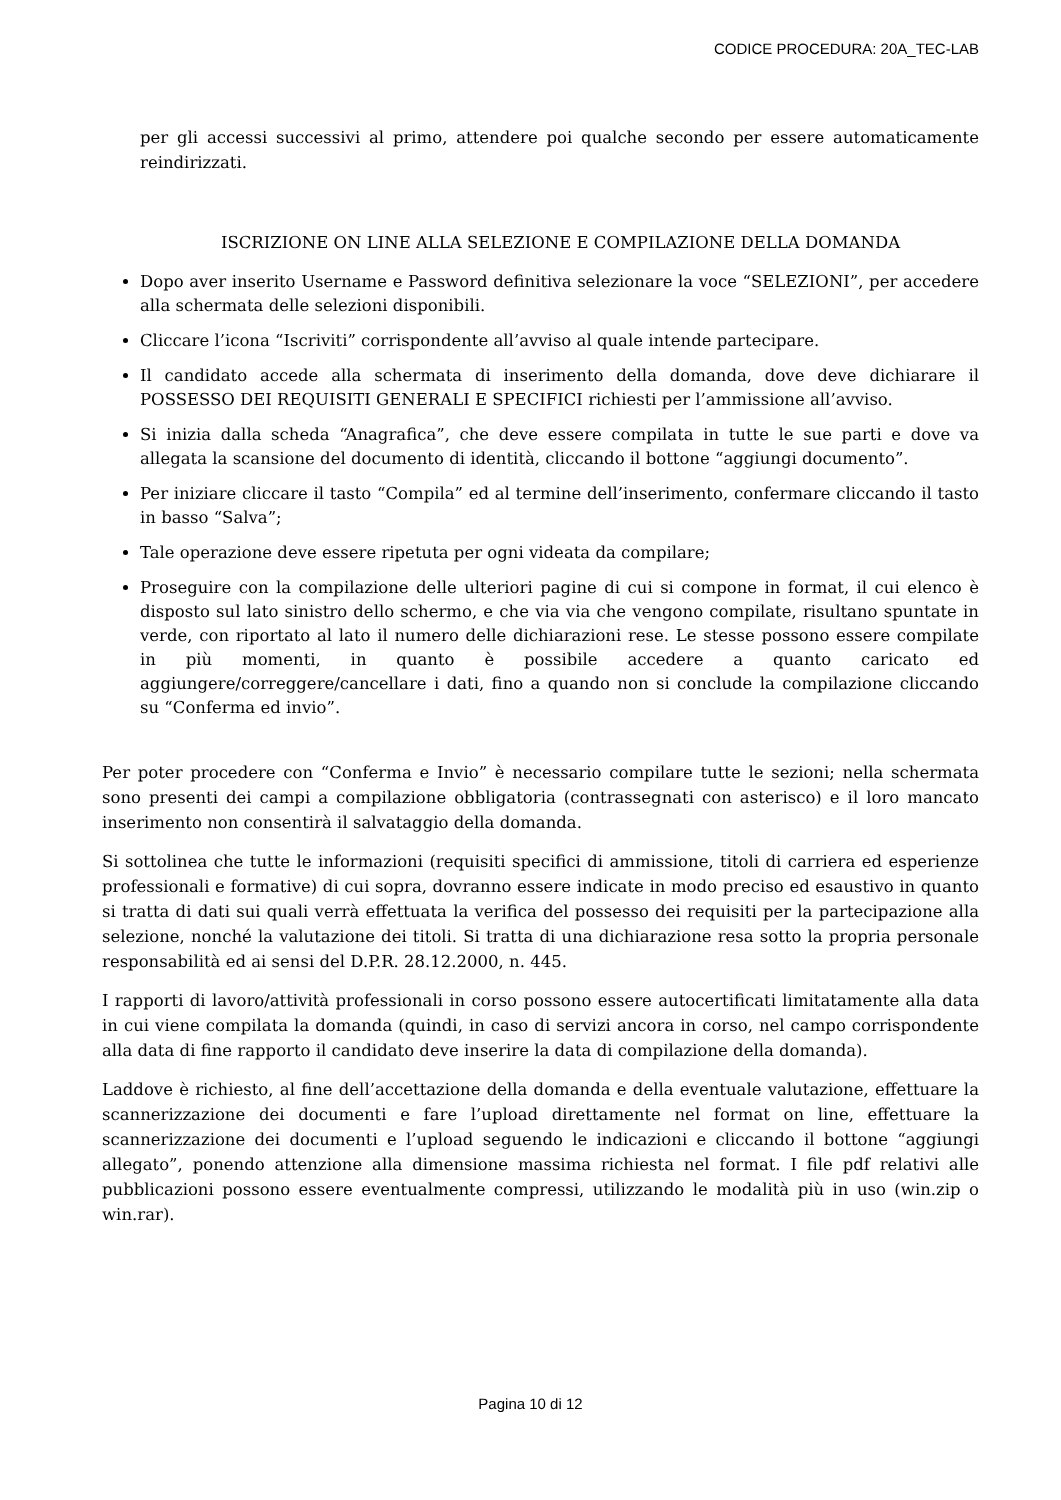CODICE PROCEDURA: 20A_TEC-LAB
per gli accessi successivi al primo, attendere poi qualche secondo per essere automaticamente reindirizzati.
ISCRIZIONE ON LINE ALLA SELEZIONE E COMPILAZIONE DELLA DOMANDA
Dopo aver inserito Username e Password definitiva selezionare la voce “SELEZIONI”, per accedere alla schermata delle selezioni disponibili.
Cliccare l’icona “Iscriviti” corrispondente all’avviso al quale intende partecipare.
Il candidato accede alla schermata di inserimento della domanda, dove deve dichiarare il POSSESSO DEI REQUISITI GENERALI E SPECIFICI richiesti per l’ammissione all’avviso.
Si inizia dalla scheda “Anagrafica”, che deve essere compilata in tutte le sue parti e dove va allegata la scansione del documento di identità, cliccando il bottone “aggiungi documento”.
Per iniziare cliccare il tasto “Compila” ed al termine dell’inserimento, confermare cliccando il tasto in basso “Salva”;
Tale operazione deve essere ripetuta per ogni videata da compilare;
Proseguire con la compilazione delle ulteriori pagine di cui si compone in format, il cui elenco è disposto sul lato sinistro dello schermo, e che via via che vengono compilate, risultano spuntate in verde, con riportato al lato il numero delle dichiarazioni rese. Le stesse possono essere compilate in più momenti, in quanto è possibile accedere a quanto caricato ed aggiungere/correggere/cancellare i dati, fino a quando non si conclude la compilazione cliccando su “Conferma ed invio”.
Per poter procedere con “Conferma e Invio” è necessario compilare tutte le sezioni; nella schermata sono presenti dei campi a compilazione obbligatoria (contrassegnati con asterisco) e il loro mancato inserimento non consentirà il salvataggio della domanda.
Si sottolinea che tutte le informazioni (requisiti specifici di ammissione, titoli di carriera ed esperienze professionali e formative) di cui sopra, dovranno essere indicate in modo preciso ed esaustivo in quanto si tratta di dati sui quali verrà effettuata la verifica del possesso dei requisiti per la partecipazione alla selezione, nonché la valutazione dei titoli. Si tratta di una dichiarazione resa sotto la propria personale responsabilità ed ai sensi del D.P.R. 28.12.2000, n. 445.
I rapporti di lavoro/attività professionali in corso possono essere autocertificati limitatamente alla data in cui viene compilata la domanda (quindi, in caso di servizi ancora in corso, nel campo corrispondente alla data di fine rapporto il candidato deve inserire la data di compilazione della domanda).
Laddove è richiesto, al fine dell’accettazione della domanda e della eventuale valutazione, effettuare la scannerizzazione dei documenti e fare l’upload direttamente nel format on line, effettuare la scannerizzazione dei documenti e l’upload seguendo le indicazioni e cliccando il bottone “aggiungi allegato”, ponendo attenzione alla dimensione massima richiesta nel format. I file pdf relativi alle pubblicazioni possono essere eventualmente compressi, utilizzando le modalità più in uso (win.zip o win.rar).
Pagina 10 di 12